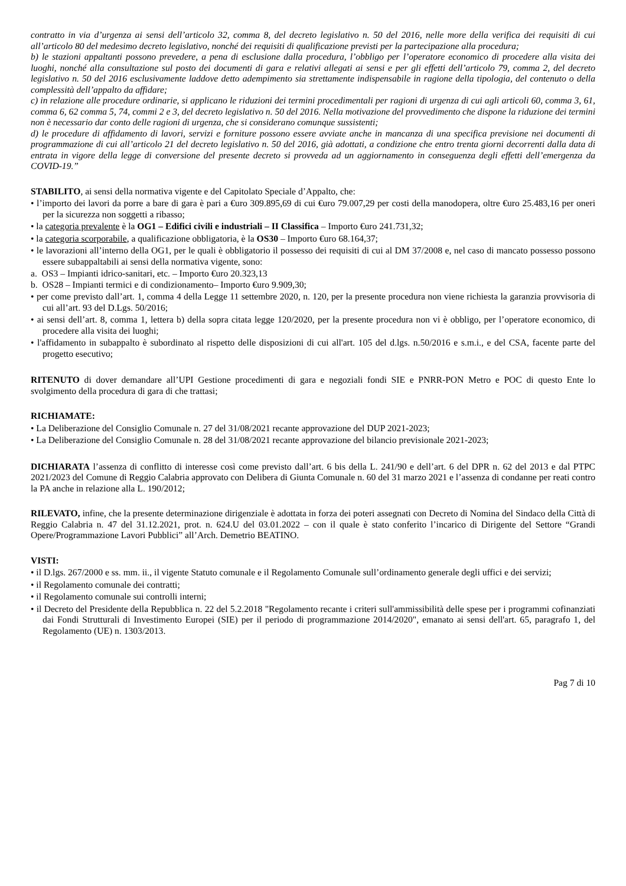contratto in via d’urgenza ai sensi dell’articolo 32, comma 8, del decreto legislativo n. 50 del 2016, nelle more della verifica dei requisiti di cui all’articolo 80 del medesimo decreto legislativo, nonché dei requisiti di qualificazione previsti per la partecipazione alla procedura;
b) le stazioni appaltanti possono prevedere, a pena di esclusione dalla procedura, l’obbligo per l’operatore economico di procedere alla visita dei luoghi, nonché alla consultazione sul posto dei documenti di gara e relativi allegati ai sensi e per gli effetti dell’articolo 79, comma 2, del decreto legislativo n. 50 del 2016 esclusivamente laddove detto adempimento sia strettamente indispensabile in ragione della tipologia, del contenuto o della complessità dell’appalto da affidare;
c) in relazione alle procedure ordinarie, si applicano le riduzioni dei termini procedimentali per ragioni di urgenza di cui agli articoli 60, comma 3, 61, comma 6, 62 comma 5, 74, commi 2 e 3, del decreto legislativo n. 50 del 2016. Nella motivazione del provvedimento che dispone la riduzione dei termini non è necessario dar conto delle ragioni di urgenza, che si considerano comunque sussistenti;
d) le procedure di affidamento di lavori, servizi e forniture possono essere avviate anche in mancanza di una specifica previsione nei documenti di programmazione di cui all’articolo 21 del decreto legislativo n. 50 del 2016, già adottati, a condizione che entro trenta giorni decorrenti dalla data di entrata in vigore della legge di conversione del presente decreto si provveda ad un aggiornamento in conseguenza degli effetti dell’emergenza da COVID-19.”
STABILITO, ai sensi della normativa vigente e del Capitolato Speciale d’Appalto, che:
• l’importo dei lavori da porre a bare di gara è pari a €uro 309.895,69 di cui €uro 79.007,29 per costi della manodopera, oltre €uro 25.483,16 per oneri per la sicurezza non soggetti a ribasso;
• la categoria prevalente è la OG1 – Edifici civili e industriali – II Classifica – Importo €uro 241.731,32;
• la categoria scorporabile, a qualificazione obbligatoria, è la OS30 – Importo €uro 68.164,37;
• le lavorazioni all’interno della OG1, per le quali è obbligatorio il possesso dei requisiti di cui al DM 37/2008 e, nel caso di mancato possesso possono essere subappaltabili ai sensi della normativa vigente, sono:
a. OS3 – Impianti idrico-sanitari, etc. – Importo €uro 20.323,13
b. OS28 – Impianti termici e di condizionamento– Importo €uro 9.909,30;
• per come previsto dall’art. 1, comma 4 della Legge 11 settembre 2020, n. 120, per la presente procedura non viene richiesta la garanzia provvisoria di cui all’art. 93 del D.Lgs. 50/2016;
• ai sensi dell’art. 8, comma 1, lettera b) della sopra citata legge 120/2020, per la presente procedura non vi è obbligo, per l’operatore economico, di procedere alla visita dei luoghi;
• l'affidamento in subappalto è subordinato al rispetto delle disposizioni di cui all'art. 105 del d.lgs. n.50/2016 e s.m.i., e del CSA, facente parte del progetto esecutivo;
RITENUTO di dover demandare all’UPI Gestione procedimenti di gara e negoziali fondi SIE e PNRR-PON Metro e POC di questo Ente lo svolgimento della procedura di gara di che trattasi;
RICHIAMATE:
• La Deliberazione del Consiglio Comunale n. 27 del 31/08/2021 recante approvazione del DUP 2021-2023;
• La Deliberazione del Consiglio Comunale n. 28 del 31/08/2021 recante approvazione del bilancio previsionale 2021-2023;
DICHIARATA l’assenza di conflitto di interesse così come previsto dall’art. 6 bis della L. 241/90 e dell’art. 6 del DPR n. 62 del 2013 e dal PTPC 2021/2023 del Comune di Reggio Calabria approvato con Delibera di Giunta Comunale n. 60 del 31 marzo 2021 e l’assenza di condanne per reati contro la PA anche in relazione alla L. 190/2012;
RILEVATO, infine, che la presente determinazione dirigenziale è adottata in forza dei poteri assegnati con Decreto di Nomina del Sindaco della Città di Reggio Calabria n. 47 del 31.12.2021, prot. n. 624.U del 03.01.2022 – con il quale è stato conferito l’incarico di Dirigente del Settore “Grandi Opere/Programmazione Lavori Pubblici” all’Arch. Demetrio BEATINO.
VISTI:
• il D.lgs. 267/2000 e ss. mm. ii., il vigente Statuto comunale e il Regolamento Comunale sull’ordinamento generale degli uffici e dei servizi;
• il Regolamento comunale dei contratti;
• il Regolamento comunale sui controlli interni;
• il Decreto del Presidente della Repubblica n. 22 del 5.2.2018 "Regolamento recante i criteri sull'ammissibilità delle spese per i programmi cofinanziati dai Fondi Strutturali di Investimento Europei (SIE) per il periodo di programmazione 2014/2020", emanato ai sensi dell'art. 65, paragrafo 1, del Regolamento (UE) n. 1303/2013.
Pag 7 di 10